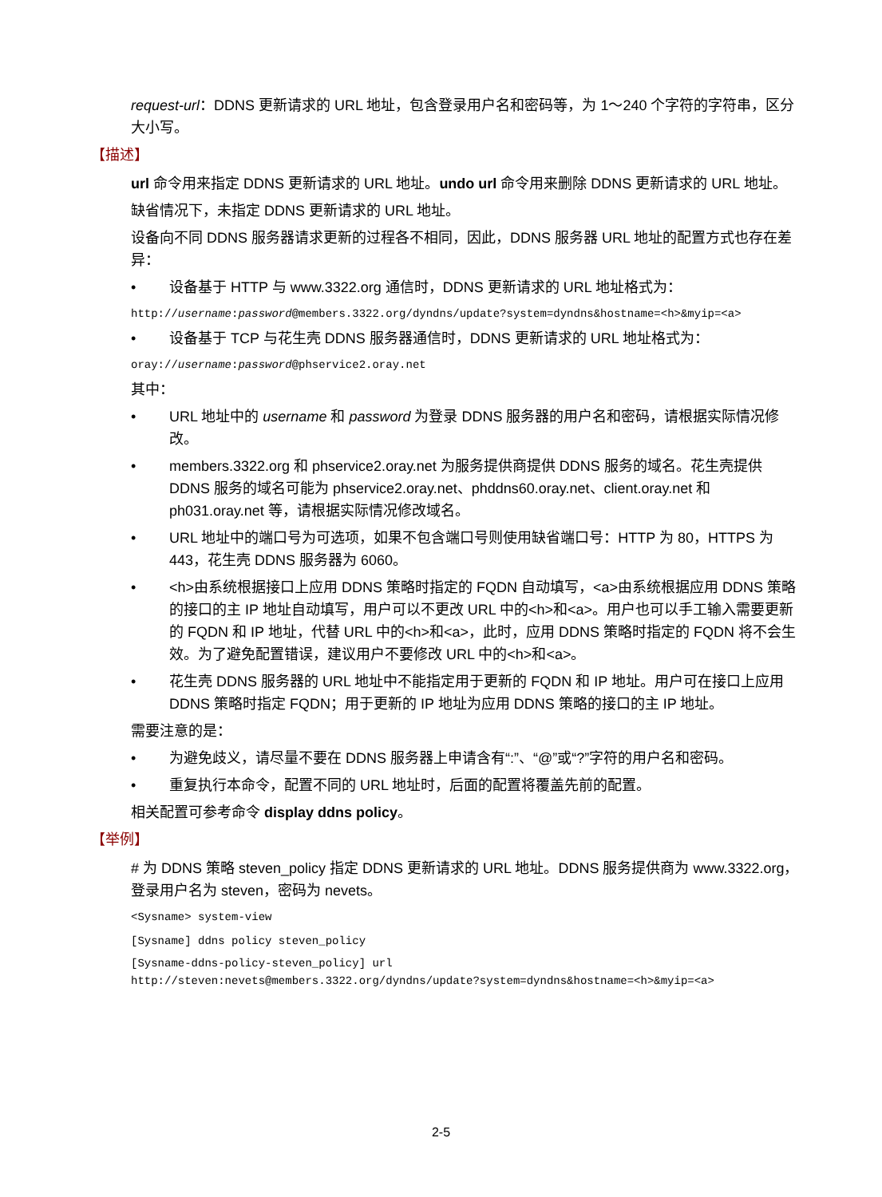request-url：DDNS 更新请求的 URL 地址，包含登录用户名和密码等，为 1～240 个字符的字符串，区分大小写。
【描述】
url 命令用来指定 DDNS 更新请求的 URL 地址。undo url 命令用来删除 DDNS 更新请求的 URL 地址。
缺省情况下，未指定 DDNS 更新请求的 URL 地址。
设备向不同 DDNS 服务器请求更新的过程各不相同，因此，DDNS 服务器 URL 地址的配置方式也存在差异：
• 设备基于 HTTP 与 www.3322.org 通信时，DDNS 更新请求的 URL 地址格式为：
http://username:password@members.3322.org/dyndns/update?system=dyndns&hostname=<h>&myip=<a>
• 设备基于 TCP 与花生壳 DDNS 服务器通信时，DDNS 更新请求的 URL 地址格式为：
oray://username:password@phservice2.oray.net
其中：
• URL 地址中的 username 和 password 为登录 DDNS 服务器的用户名和密码，请根据实际情况修改。
• members.3322.org 和 phservice2.oray.net 为服务提供商提供 DDNS 服务的域名。花生壳提供 DDNS 服务的域名可能为 phservice2.oray.net、phddns60.oray.net、client.oray.net 和 ph031.oray.net 等，请根据实际情况修改域名。
• URL 地址中的端口号为可选项，如果不包含端口号则使用缺省端口号：HTTP 为 80，HTTPS 为 443，花生壳 DDNS 服务器为 6060。
• <h>由系统根据接口上应用 DDNS 策略时指定的 FQDN 自动填写，<a>由系统根据应用 DDNS 策略的接口的主 IP 地址自动填写，用户可以不更改 URL 中的<h>和<a>。用户也可以手工输入需要更新的 FQDN 和 IP 地址，代替 URL 中的<h>和<a>，此时，应用 DDNS 策略时指定的 FQDN 将不会生效。为了避免配置错误，建议用户不要修改 URL 中的<h>和<a>。
• 花生壳 DDNS 服务器的 URL 地址中不能指定用于更新的 FQDN 和 IP 地址。用户可在接口上应用 DDNS 策略时指定 FQDN；用于更新的 IP 地址为应用 DDNS 策略的接口的主 IP 地址。
需要注意的是：
• 为避免歧义，请尽量不要在 DDNS 服务器上申请含有“:”、“@”或“?”字符的用户名和密码。
• 重复执行本命令，配置不同的 URL 地址时，后面的配置将覆盖先前的配置。
相关配置可参考命令 display ddns policy。
【举例】
# 为 DDNS 策略 steven_policy 指定 DDNS 更新请求的 URL 地址。DDNS 服务提供商为 www.3322.org，登录用户名为 steven，密码为 nevets。
<Sysname> system-view
[Sysname] ddns policy steven_policy
[Sysname-ddns-policy-steven_policy] url
http://steven:nevets@members.3322.org/dyndns/update?system=dyndns&hostname=<h>&myip=<a>
2-5